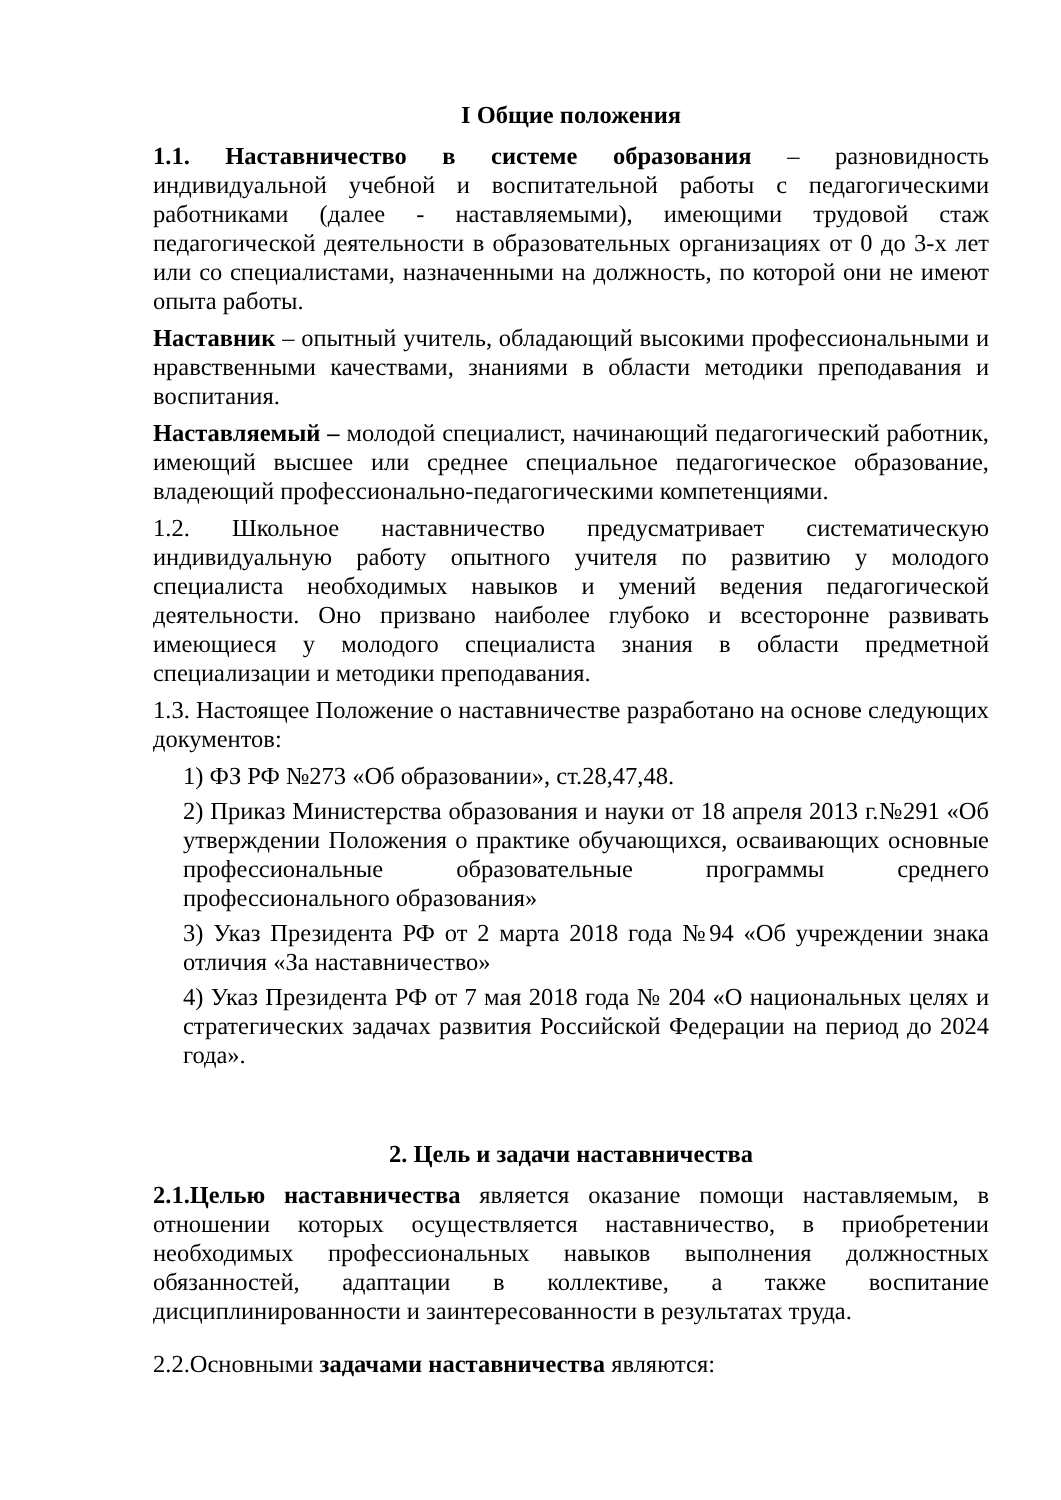I Общие положения
1.1. Наставничество в системе образования – разновидность индивидуальной учебной и воспитательной работы с педагогическими работниками (далее - наставляемыми), имеющими трудовой стаж педагогической деятельности в образовательных организациях от 0 до 3-х лет или со специалистами, назначенными на должность, по которой они не имеют опыта работы.
Наставник – опытный учитель, обладающий высокими профессиональными и нравственными качествами, знаниями в области методики преподавания и воспитания.
Наставляемый – молодой специалист, начинающий педагогический работник, имеющий высшее или среднее специальное педагогическое образование, владеющий профессионально-педагогическими компетенциями.
1.2. Школьное наставничество предусматривает систематическую индивидуальную работу опытного учителя по развитию у молодого специалиста необходимых навыков и умений ведения педагогической деятельности. Оно призвано наиболее глубоко и всесторонне развивать имеющиеся у молодого специалиста знания в области предметной специализации и методики преподавания.
1.3. Настоящее Положение о наставничестве разработано на основе следующих документов:
1) ФЗ РФ №273 «Об образовании», ст.28,47,48.
2) Приказ Министерства образования и науки от 18 апреля 2013 г.№291 «Об утверждении Положения о практике обучающихся, осваивающих основные профессиональные образовательные программы среднего профессионального образования»
3) Указ Президента РФ от 2 марта 2018 года №94 «Об учреждении знака отличия «За наставничество»
4) Указ Президента РФ от 7 мая 2018 года № 204 «О национальных целях и стратегических задачах развития Российской Федерации на период до 2024 года».
2. Цель и задачи наставничества
2.1.Целью наставничества является оказание помощи наставляемым, в отношении которых осуществляется наставничество, в приобретении необходимых профессиональных навыков выполнения должностных обязанностей, адаптации в коллективе, а также воспитание дисциплинированности и заинтересованности в результатах труда.
2.2.Основными задачами наставничества являются: